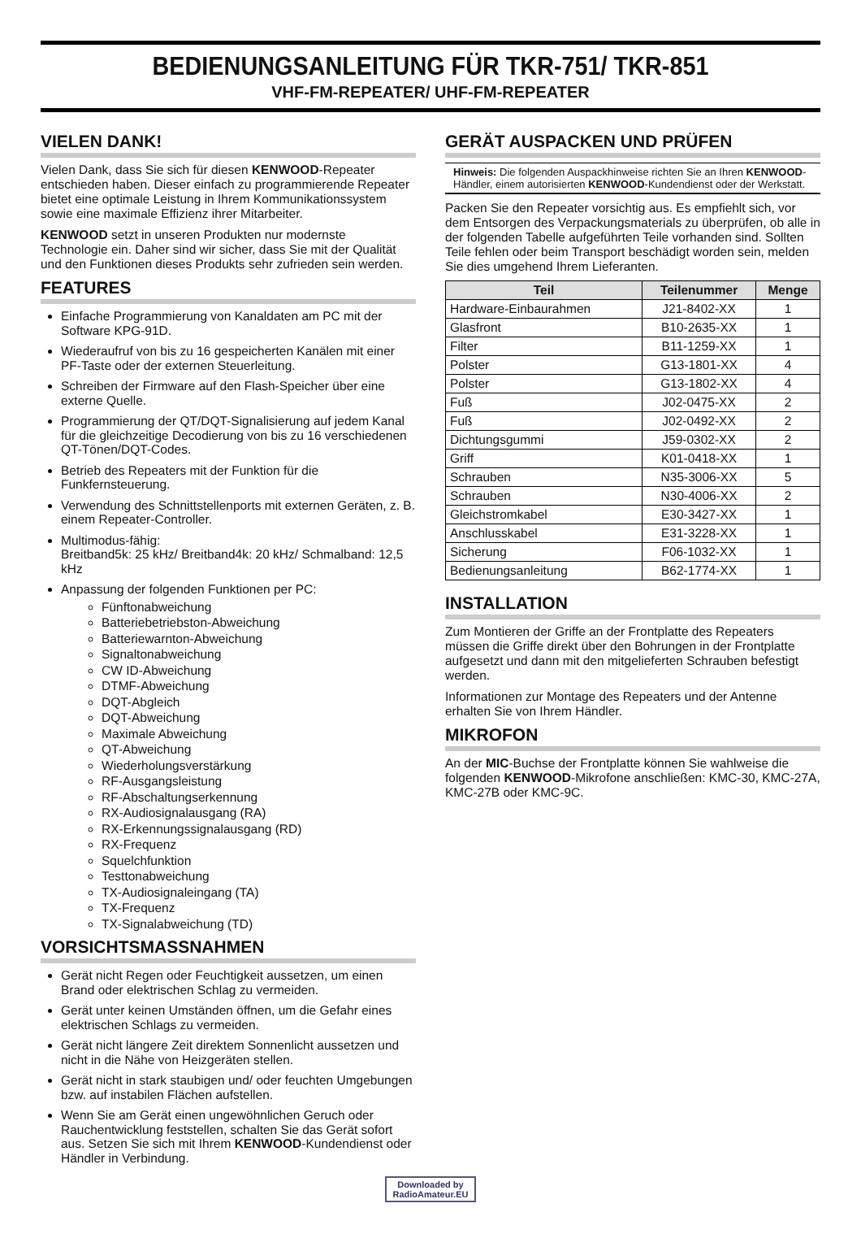BEDIENUNGSANLEITUNG FÜR TKR-751/ TKR-851
VHF-FM-REPEATER/ UHF-FM-REPEATER
VIELEN DANK!
Vielen Dank, dass Sie sich für diesen KENWOOD-Repeater entschieden haben. Dieser einfach zu programmierende Repeater bietet eine optimale Leistung in Ihrem Kommunikationssystem sowie eine maximale Effizienz ihrer Mitarbeiter.
KENWOOD setzt in unseren Produkten nur modernste Technologie ein. Daher sind wir sicher, dass Sie mit der Qualität und den Funktionen dieses Produkts sehr zufrieden sein werden.
FEATURES
Einfache Programmierung von Kanaldaten am PC mit der Software KPG-91D.
Wiederaufruf von bis zu 16 gespeicherten Kanälen mit einer PF-Taste oder der externen Steuerleitung.
Schreiben der Firmware auf den Flash-Speicher über eine externe Quelle.
Programmierung der QT/DQT-Signalisierung auf jedem Kanal für die gleichzeitige Decodierung von bis zu 16 verschiedenen QT-Tönen/DQT-Codes.
Betrieb des Repeaters mit der Funktion für die Funkfernsteuerung.
Verwendung des Schnittstellenports mit externen Geräten, z. B. einem Repeater-Controller.
Multimodus-fähig:
Breitband5k: 25 kHz/ Breitband4k: 20 kHz/ Schmalband: 12,5 kHz
Anpassung der folgenden Funktionen per PC:
Fünftonabweichung
Batteriebetriebston-Abweichung
Batteriewarnton-Abweichung
Signaltonabweichung
CW ID-Abweichung
DTMF-Abweichung
DQT-Abgleich
DQT-Abweichung
Maximale Abweichung
QT-Abweichung
Wiederholungsverstärkung
RF-Ausgangsleistung
RF-Abschaltungserkennung
RX-Audiosignalausgang (RA)
RX-Erkennungssignalausgang (RD)
RX-Frequenz
Squelchfunktion
Testtonabweichung
TX-Audiosignaleingang (TA)
TX-Frequenz
TX-Signalabweichung (TD)
VORSICHTSMASSNAHMEN
Gerät nicht Regen oder Feuchtigkeit aussetzen, um einen Brand oder elektrischen Schlag zu vermeiden.
Gerät unter keinen Umständen öffnen, um die Gefahr eines elektrischen Schlags zu vermeiden.
Gerät nicht längere Zeit direktem Sonnenlicht aussetzen und nicht in die Nähe von Heizgeräten stellen.
Gerät nicht in stark staubigen und/ oder feuchten Umgebungen bzw. auf instabilen Flächen aufstellen.
Wenn Sie am Gerät einen ungewöhnlichen Geruch oder Rauchentwicklung feststellen, schalten Sie das Gerät sofort aus. Setzen Sie sich mit Ihrem KENWOOD-Kundendienst oder Händler in Verbindung.
GERÄT AUSPACKEN UND PRÜFEN
Hinweis: Die folgenden Auspackhinweise richten Sie an Ihren KENWOOD-Händler, einem autorisierten KENWOOD-Kundendienst oder der Werkstatt.
Packen Sie den Repeater vorsichtig aus. Es empfiehlt sich, vor dem Entsorgen des Verpackungsmaterials zu überprüfen, ob alle in der folgenden Tabelle aufgeführten Teile vorhanden sind. Sollten Teile fehlen oder beim Transport beschädigt worden sein, melden Sie dies umgehend Ihrem Lieferanten.
| Teil | Teilenummer | Menge |
| --- | --- | --- |
| Hardware-Einbaurahmen | J21-8402-XX | 1 |
| Glasfront | B10-2635-XX | 1 |
| Filter | B11-1259-XX | 1 |
| Polster | G13-1801-XX | 4 |
| Polster | G13-1802-XX | 4 |
| Fuß | J02-0475-XX | 2 |
| Fuß | J02-0492-XX | 2 |
| Dichtungsgummi | J59-0302-XX | 2 |
| Griff | K01-0418-XX | 1 |
| Schrauben | N35-3006-XX | 5 |
| Schrauben | N30-4006-XX | 2 |
| Gleichstromkabel | E30-3427-XX | 1 |
| Anschlusskabel | E31-3228-XX | 1 |
| Sicherung | F06-1032-XX | 1 |
| Bedienungsanleitung | B62-1774-XX | 1 |
INSTALLATION
Zum Montieren der Griffe an der Frontplatte des Repeaters müssen die Griffe direkt über den Bohrungen in der Frontplatte aufgesetzt und dann mit den mitgelieferten Schrauben befestigt werden.
Informationen zur Montage des Repeaters und der Antenne erhalten Sie von Ihrem Händler.
MIKROFON
An der MIC-Buchse der Frontplatte können Sie wahlweise die folgenden KENWOOD-Mikrofone anschließen: KMC-30, KMC-27A, KMC-27B oder KMC-9C.
Downloaded by
RadioAmateur.EU